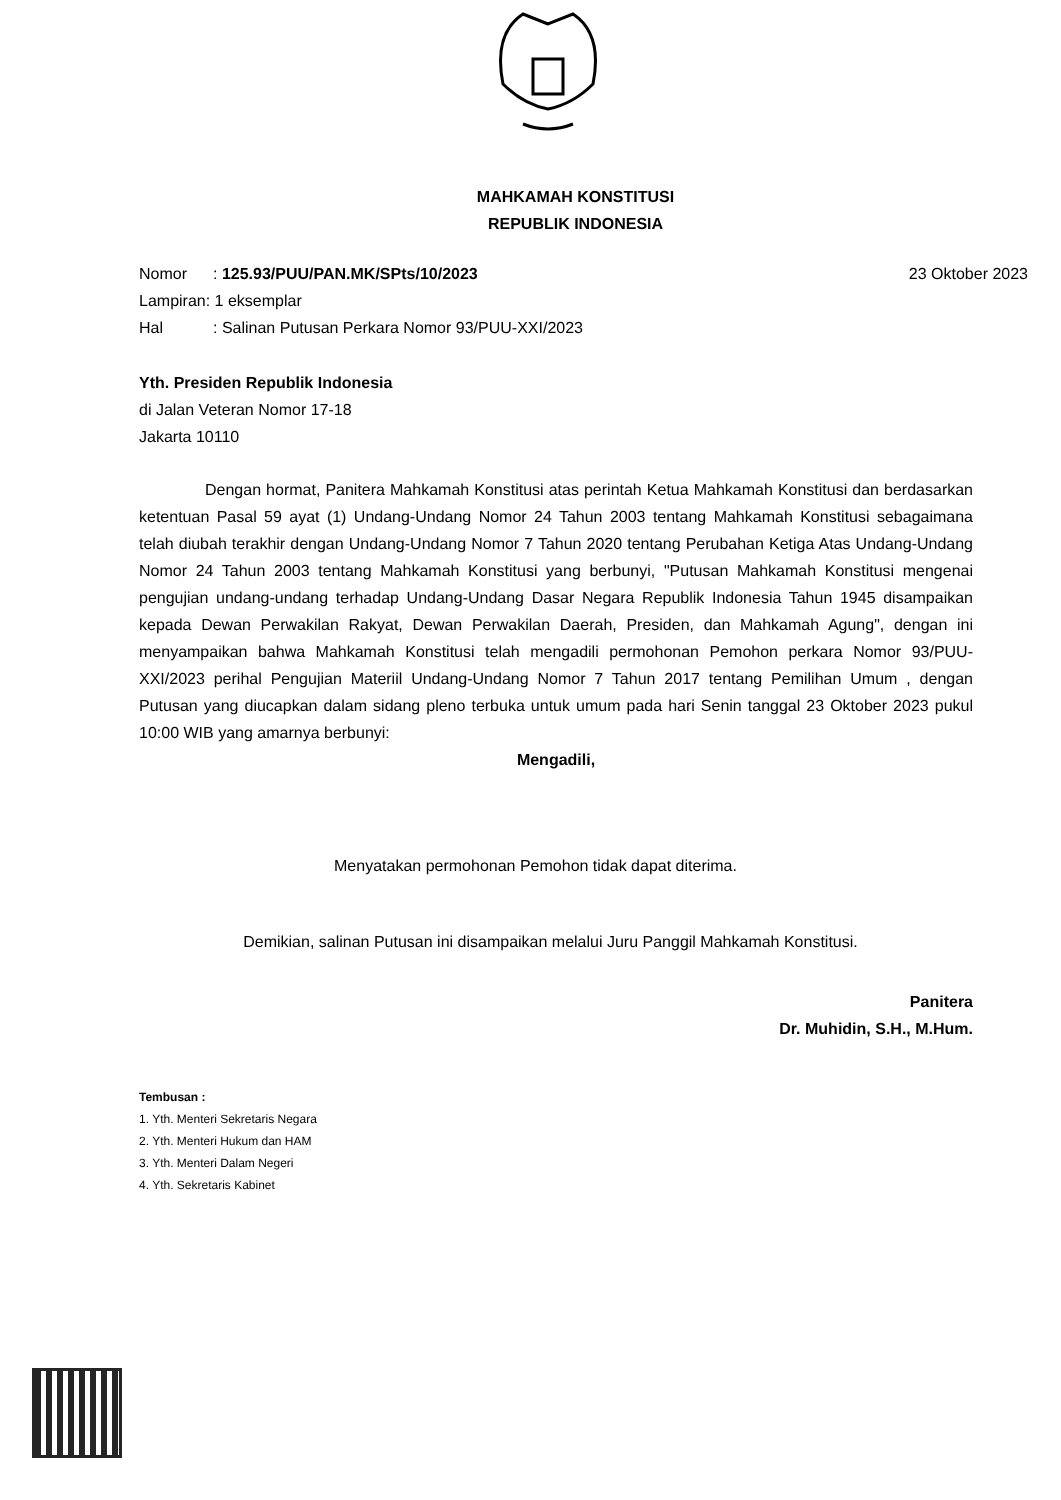MAHKAMAH KONSTITUSI
REPUBLIK INDONESIA
Nomor: 125.93/PUU/PAN.MK/SPts/10/2023 23 Oktober 2023
Lampiran: 1 eksemplar
Hal: Salinan Putusan Perkara Nomor 93/PUU-XXI/2023
Yth. Presiden Republik Indonesia
di Jalan Veteran Nomor 17-18
Jakarta 10110
Dengan hormat, Panitera Mahkamah Konstitusi atas perintah Ketua Mahkamah Konstitusi dan berdasarkan ketentuan Pasal 59 ayat (1) Undang-Undang Nomor 24 Tahun 2003 tentang Mahkamah Konstitusi sebagaimana telah diubah terakhir dengan Undang-Undang Nomor 7 Tahun 2020 tentang Perubahan Ketiga Atas Undang-Undang Nomor 24 Tahun 2003 tentang Mahkamah Konstitusi yang berbunyi, "Putusan Mahkamah Konstitusi mengenai pengujian undang-undang terhadap Undang-Undang Dasar Negara Republik Indonesia Tahun 1945 disampaikan kepada Dewan Perwakilan Rakyat, Dewan Perwakilan Daerah, Presiden, dan Mahkamah Agung", dengan ini menyampaikan bahwa Mahkamah Konstitusi telah mengadili permohonan Pemohon perkara Nomor 93/PUU-XXI/2023 perihal Pengujian Materiil Undang-Undang Nomor 7 Tahun 2017 tentang Pemilihan Umum , dengan Putusan yang diucapkan dalam sidang pleno terbuka untuk umum pada hari Senin tanggal 23 Oktober 2023 pukul 10:00 WIB yang amarnya berbunyi:
Mengadili,
Menyatakan permohonan Pemohon tidak dapat diterima.
Demikian, salinan Putusan ini disampaikan melalui Juru Panggil Mahkamah Konstitusi.
Panitera
Dr. Muhidin, S.H., M.Hum.
Tembusan :
1. Yth. Menteri Sekretaris Negara
2. Yth. Menteri Hukum dan HAM
3. Yth. Menteri Dalam Negeri
4. Yth. Sekretaris Kabinet